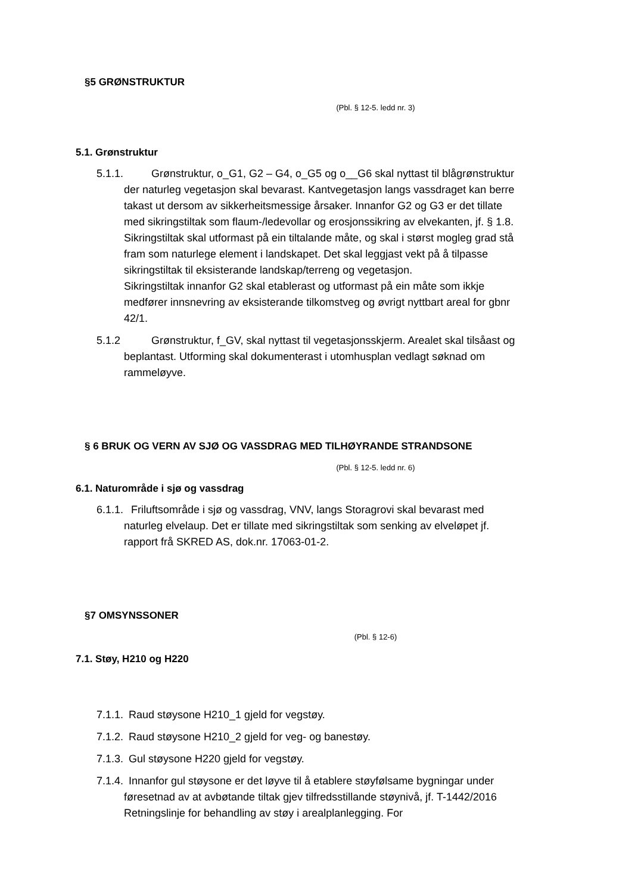§5 GRØNSTRUKTUR
(Pbl. § 12-5. ledd nr. 3)
5.1. Grønstruktur
5.1.1. Grønstruktur, o_G1, G2 – G4, o_G5 og o__G6 skal nyttast til blågrønstruktur der naturleg vegetasjon skal bevarast. Kantvegetasjon langs vassdraget kan berre takast ut dersom av sikkerheitsmessige årsaker. Innanfor G2 og G3 er det tillate med sikringstiltak som flaum-/ledevollar og erosjonssikring av elvekanten, jf. § 1.8. Sikringstiltak skal utformast på ein tiltalande måte, og skal i størst mogleg grad stå fram som naturlege element i landskapet. Det skal leggjast vekt på å tilpasse sikringstiltak til eksisterande landskap/terreng og vegetasjon.
Sikringstiltak innanfor G2 skal etablerast og utformast på ein måte som ikkje medfører innsnevring av eksisterande tilkomstveg og øvrigt nyttbart areal for gbnr 42/1.
5.1.2 Grønstruktur, f_GV, skal nyttast til vegetasjonsskjerm. Arealet skal tilsåast og beplantast. Utforming skal dokumenterast i utomhusplan vedlagt søknad om rammeløyve.
§ 6 BRUK OG VERN AV SJØ OG VASSDRAG MED TILHØYRANDE STRANDSONE
(Pbl. § 12-5. ledd nr. 6)
6.1. Naturområde i sjø og vassdrag
6.1.1. Friluftsområde i sjø og vassdrag, VNV, langs Storagrovi skal bevarast med naturleg elvelaup. Det er tillate med sikringstiltak som senking av elveløpet jf. rapport frå SKRED AS, dok.nr. 17063-01-2.
§7 OMSYNSSONER
(Pbl. § 12-6)
7.1. Støy, H210 og H220
7.1.1. Raud støysone H210_1 gjeld for vegstøy.
7.1.2. Raud støysone H210_2 gjeld for veg- og banestøy.
7.1.3. Gul støysone H220 gjeld for vegstøy.
7.1.4. Innanfor gul støysone er det løyve til å etablere støyfølsame bygningar under føresetnad av at avbøtande tiltak gjev tilfredsstillande støynivå, jf. T-1442/2016 Retningslinje for behandling av støy i arealplanlegging. For